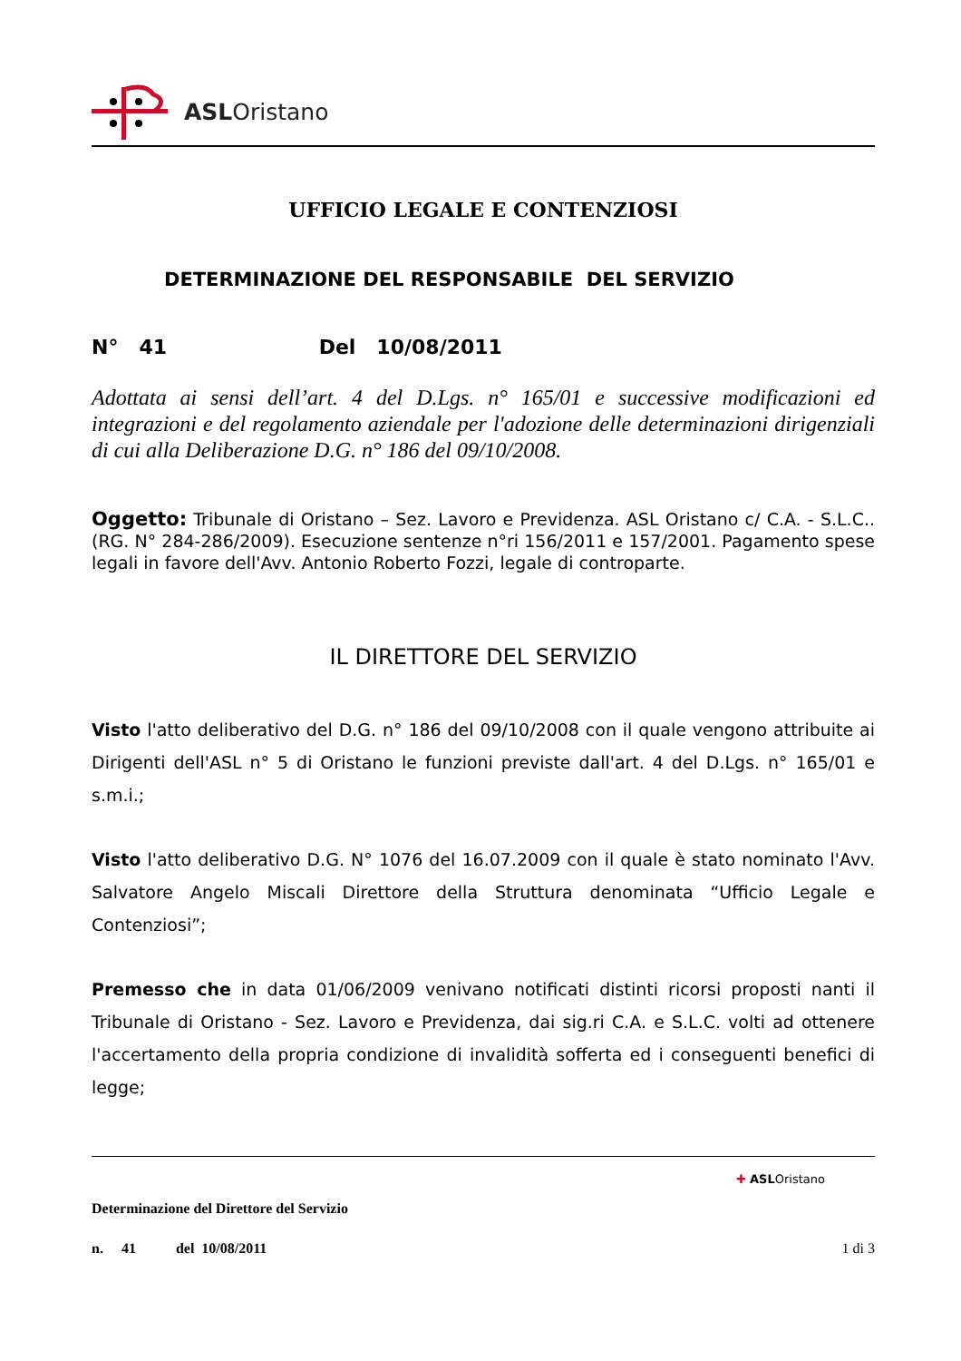ASLOristano
UFFICIO LEGALE E CONTENZIOSI
DETERMINAZIONE DEL RESPONSABILE DEL SERVIZIO
N° 41 Del 10/08/2011
Adottata ai sensi dell’art. 4 del D.Lgs. n° 165/01 e successive modificazioni ed integrazioni e del regolamento aziendale per l'adozione delle determinazioni dirigenziali di cui alla Deliberazione D.G. n° 186 del 09/10/2008.
Oggetto: Tribunale di Oristano – Sez. Lavoro e Previdenza. ASL Oristano c/ C.A. - S.L.C.. (RG. N° 284-286/2009). Esecuzione sentenze n°ri 156/2011 e 157/2001. Pagamento spese legali in favore dell'Avv. Antonio Roberto Fozzi, legale di controparte.
IL DIRETTORE DEL SERVIZIO
Visto l'atto deliberativo del D.G. n° 186 del 09/10/2008 con il quale vengono attribuite ai Dirigenti dell'ASL n° 5 di Oristano le funzioni previste dall'art. 4 del D.Lgs. n° 165/01 e s.m.i.;
Visto l'atto deliberativo D.G. N° 1076 del 16.07.2009 con il quale è stato nominato l'Avv. Salvatore Angelo Miscali Direttore della Struttura denominata “Ufficio Legale e Contenziosi”;
Premesso che in data 01/06/2009 venivano notificati distinti ricorsi proposti nanti il Tribunale di Oristano - Sez. Lavoro e Previdenza, dai sig.ri C.A. e S.L.C. volti ad ottenere l'accertamento della propria condizione di invalidità sofferta ed i conseguenti benefici di legge;
✚ ASLOristano
Determinazione del Direttore del Servizio
n. 41 del 10/08/2011 1 di 3